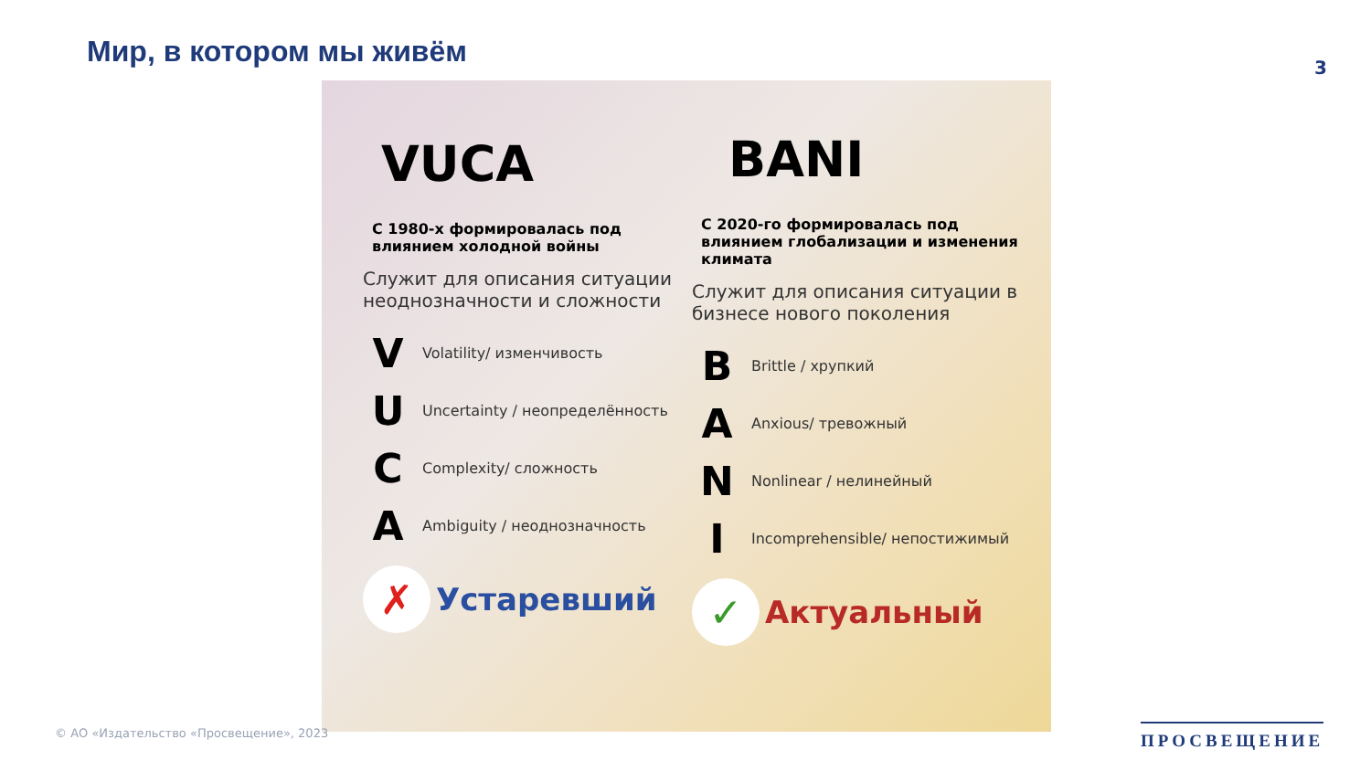Мир, в котором мы живём 3
VUCA
С 1980-х формировалась под влиянием холодной войны
Служит для описания ситуации неоднозначности и сложности
V Volatility/ изменчивость
U Uncertainty / неопределённость
C Complexity/ сложность
A Ambiguity / неоднозначность
✗ Устаревший
BANI
С 2020-го формировалась под влиянием глобализации и изменения климата
Служит для описания ситуации в бизнесе нового поколения
B Brittle / хрупкий
A Anxious/ тревожный
N Nonlinear / нелинейный
I Incomprehensible/ непостижимый
✓ Актуальный
© АО «Издательство «Просвещение», 2023
ПРОСВЕЩЕНИЕ